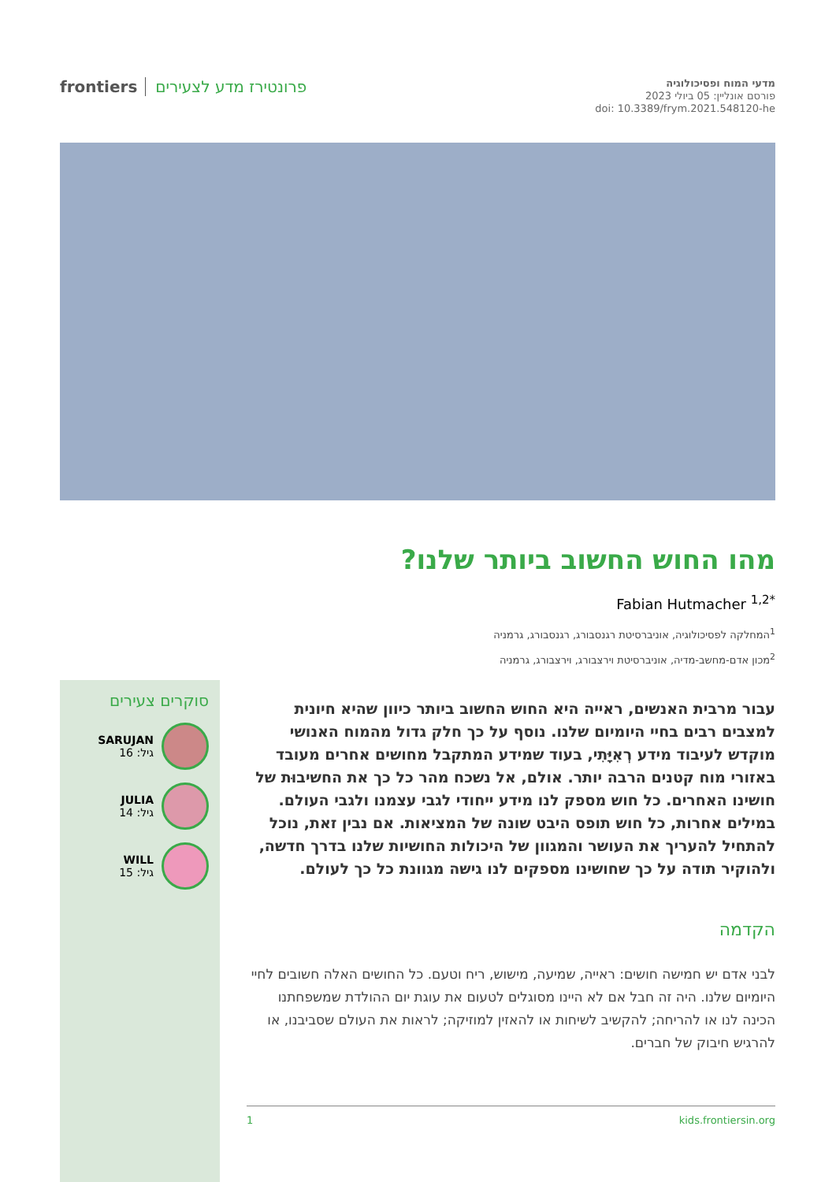frontiers פרונטירז מדע לצעירים
מדעי המוח ופסיכולוגיה
פורסם אונליין: 05 ביולי 2023
doi: 10.3389/frym.2021.548120-he
מהו החוש החשוב ביותר שלנו?
Fabian Hutmacher <sup>1,2*</sup>
<sup>1</sup> המחלקה לפסיכולוגיה, אוניברסיטת רגנסבורג, רגנסבורג, גרמניה
<sup>2</sup> מכון אדם-מחשב-מדיה, אוניברסיטת וירצבורג, וירצבורג, גרמניה
סוקרים צעירים
SARUJAN
גיל: 16
JULIA
גיל: 14
WILL
גיל: 15
עבור מרבית האנשים, ראייה היא החוש החשוב ביותר כיוון שהיא חיונית למצבים רבים בחיי היומיום שלנו. נוסף על כך חלק גדול מהמוח האנושי מוקדש לעיבוד מידע רְאִיָּתִי, בעוד שמידע המתקבל מחושים אחרים מעובד באזורי מוח קטנים הרבה יותר. אולם, אל נשכח מהר כל כך את החשיבוּת של חושינו האחרים. כל חוש מספק לנו מידע ייחודי לגבי עצמנו ולגבי העולם. במילים אחרות, כל חוש תופס היבט שונה של המציאות. אם נבין זאת, נוכל להתחיל להעריך את העושר והמגוון של היכולות החושיות שלנו בדרך חדשה, ולהוקיר תודה על כך שחושינו מספקים לנו גישה מגוונת כל כך לעולם.
הקדמה
לבני אדם יש חמישה חושים: ראייה, שמיעה, מישוש, ריח וטעם. כל החושים האלה חשובים לחיי היומיום שלנו. היה זה חבל אם לא היינו מסוגלים לטעום את עוגת יום ההולדת שמשפחתנו הכינה לנו או להריחה; להקשיב לשיחות או להאזין למוזיקה; לראות את העולם שסביבנו, או להרגיש חיבוק של חברים.
1 kids.frontiersin.org